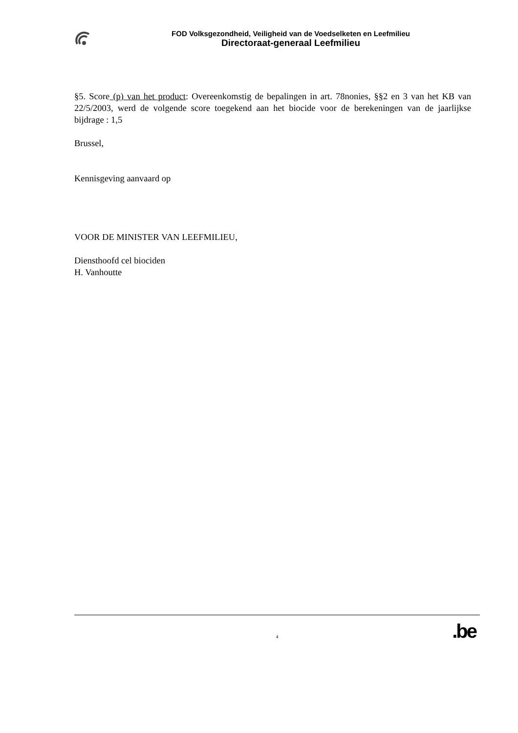FOD Volksgezondheid, Veiligheid van de Voedselketen en Leefmilieu
Directoraat-generaal Leefmilieu
§5. Score (p) van het product: Overeenkomstig de bepalingen in art. 78nonies, §§2 en 3 van het KB van 22/5/2003, werd de volgende score toegekend aan het biocide voor de berekeningen van de jaarlijkse bijdrage : 1,5
Brussel,
Kennisgeving aanvaard op
VOOR DE MINISTER VAN LEEFMILIEU,
Diensthoofd cel biociden
H. Vanhoutte
4
.be